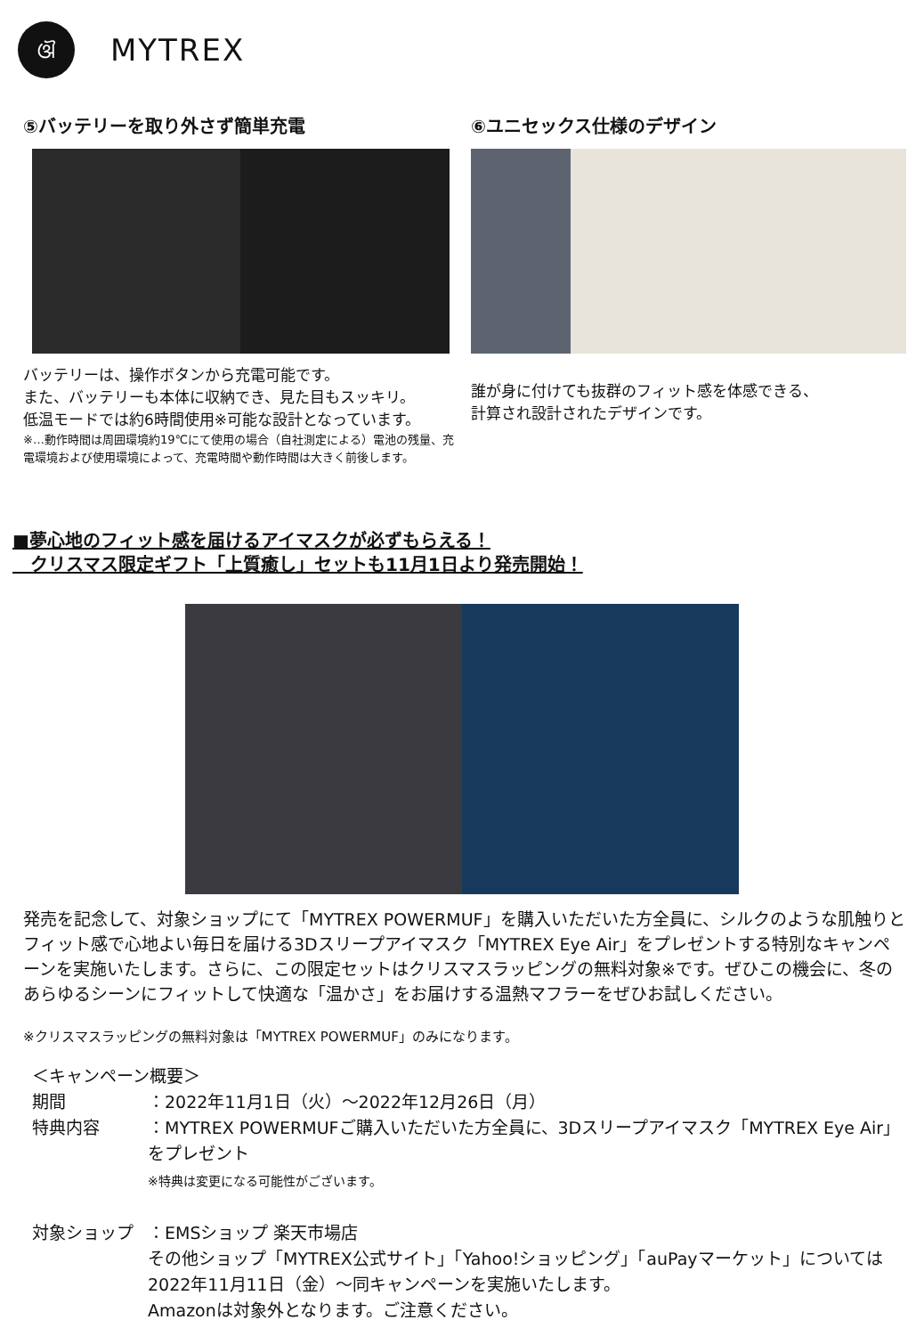ଔ
MYTREX
⑤バッテリーを取り外さず簡単充電
バッテリーは、操作ボタンから充電可能です。
また、バッテリーも本体に収納でき、見た目もスッキリ。
低温モードでは約6時間使用※可能な設計となっています。
※…動作時間は周囲環境約19℃にて使用の場合（自社測定による）電池の残量、充電環境および使用環境によって、充電時間や動作時間は大きく前後します。
⑥ユニセックス仕様のデザイン
誰が身に付けても抜群のフィット感を体感できる、
計算され設計されたデザインです。
■夢心地のフィット感を届けるアイマスクが必ずもらえる！
　クリスマス限定ギフト「上質癒し」セットも11月1日より発売開始！
発売を記念して、対象ショップにて「MYTREX POWERMUF」を購入いただいた方全員に、シルクのような肌触りとフィット感で心地よい毎日を届ける3Dスリープアイマスク「MYTREX Eye Air」をプレゼントする特別なキャンペーンを実施いたします。さらに、この限定セットはクリスマスラッピングの無料対象※です。ぜひこの機会に、冬のあらゆるシーンにフィットして快適な「温かさ」をお届けする温熱マフラーをぜひお試しください。
※クリスマスラッピングの無料対象は「MYTREX POWERMUF」のみになります。
＜キャンペーン概要＞
期間 ：2022年11月1日（火）～2022年12月26日（月）
特典内容 ：MYTREX POWERMUFご購入いただいた方全員に、3Dスリープアイマスク「MYTREX Eye Air」をプレゼント
※特典は変更になる可能性がございます。
対象ショップ ：EMSショップ 楽天市場店
その他ショップ「MYTREX公式サイト」「Yahoo!ショッピング」「auPayマーケット」については
2022年11月11日（金）～同キャンペーンを実施いたします。
Amazonは対象外となります。ご注意ください。